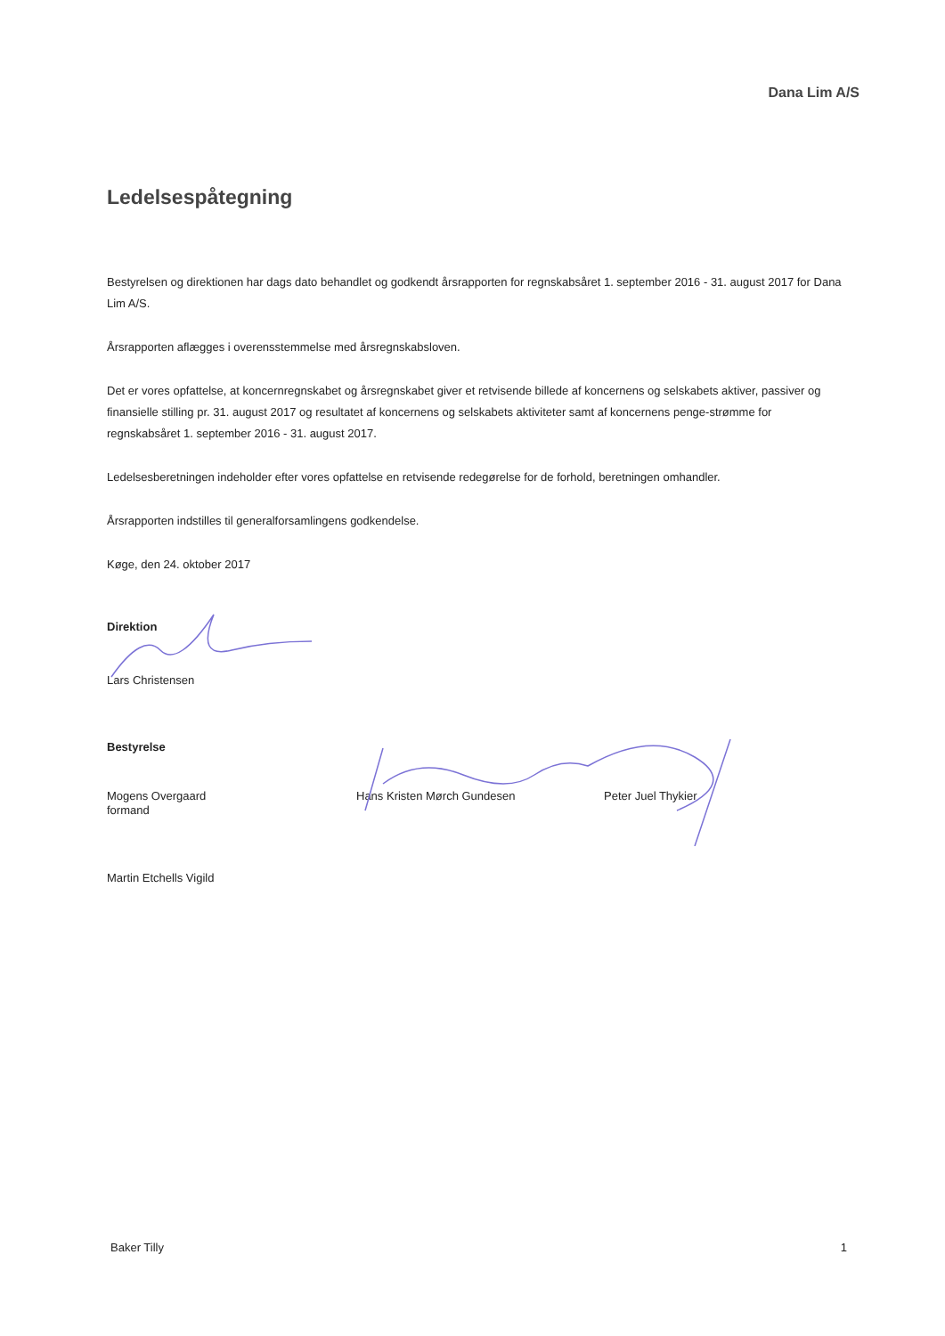Dana Lim A/S
Ledelsespåtegning
Bestyrelsen og direktionen har dags dato behandlet og godkendt årsrapporten for regnskabsåret 1. september 2016 - 31. august 2017 for Dana Lim A/S.
Årsrapporten aflægges i overensstemmelse med årsregnskabsloven.
Det er vores opfattelse, at koncernregnskabet og årsregnskabet giver et retvisende billede af koncernens og selskabets aktiver, passiver og finansielle stilling pr. 31. august 2017 og resultatet af koncernens og selskabets aktiviteter samt af koncernens penge-strømme for regnskabsåret 1. september 2016 - 31. august 2017.
Ledelsesberetningen indeholder efter vores opfattelse en retvisende redegørelse for de forhold, beretningen omhandler.
Årsrapporten indstilles til generalforsamlingens godkendelse.
Køge, den 24. oktober 2017
Direktion
Lars Christensen
Bestyrelse
Mogens Overgaard
formand
Hans Kristen Mørch Gundesen Peter Juel Thykier
Martin Etchells Vigild
Baker Tilly 1